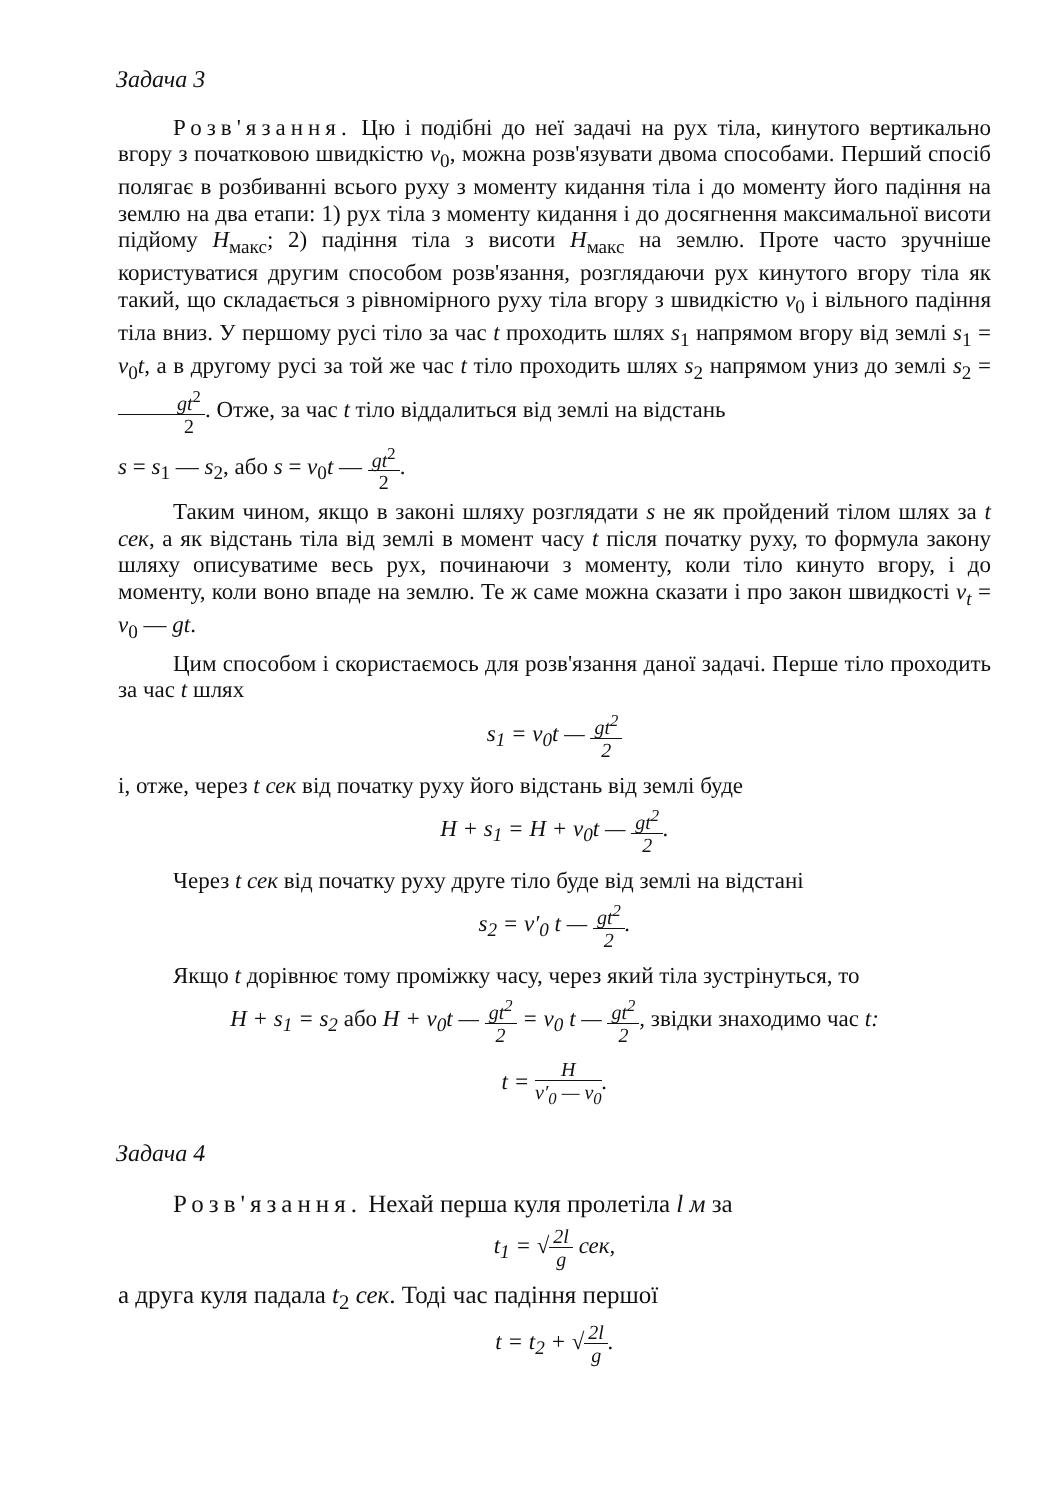Задача 3
Розв'язання. Цю і подібні до неї задачі на рух тіла, кинутого вертикально вгору з початковою швидкістю v<sub>0</sub>, можна розв'язувати двома способами. Перший спосіб полягає в розбиванні всього руху з моменту кидання тіла і до моменту його падіння на землю на два етапи: 1) рух тіла з моменту кидання і до досягнення максимальної висоти підйому H<sub>макс</sub>; 2) падіння тіла з висоти H<sub>макс</sub> на землю. Проте часто зручніше користуватися другим способом розв'язання, розглядаючи рух кинутого вгору тіла як такий, що складається з рівномірного руху тіла вгору з швидкістю v<sub>0</sub> і вільного падіння тіла вниз. У першому русі тіло за час t проходить шлях s<sub>1</sub> напрямом вгору від землі s<sub>1</sub> = v<sub>0</sub>t, а в другому русі за той же час t тіло проходить шлях s<sub>2</sub> напрямом униз до землі s<sub>2</sub> = gt<sup>2</sup> 2. Отже, за час t тіло віддалиться від землі на відстань
s = s<sub>1</sub> — s<sub>2</sub>, або s = v<sub>0</sub>t — gt<sup>2</sup> 2.
Таким чином, якщо в законі шляху розглядати s не як пройдений тілом шлях за t сек, а як відстань тіла від землі в момент часу t після початку руху, то формула закону шляху описуватиме весь рух, починаючи з моменту, коли тіло кинуто вгору, і до моменту, коли воно впаде на землю. Те ж саме можна сказати і про закон швидкості v<sub>t</sub> = v<sub>0</sub> — gt.
Цим способом і скористаємось для розв'язання даної задачі. Перше тіло проходить за час t шлях
s<sub>1</sub> = v<sub>0</sub>t — gt<sup>2</sup> 2
і, отже, через t сек від початку руху його відстань від землі буде
H + s<sub>1</sub> = H + v<sub>0</sub>t — gt<sup>2</sup> 2.
Через t сек від початку руху друге тіло буде від землі на відстані
s<sub>2</sub> = v′<sub>0</sub> t — gt<sup>2</sup> 2.
Якщо t дорівнює тому проміжку часу, через який тіла зустрінуться, то
H + s<sub>1</sub> = s<sub>2</sub> або H + v<sub>0</sub>t — gt<sup>2</sup> 2 = v<sub>0</sub> t — gt<sup>2</sup> 2, звідки знаходимо час t:
t = H v′<sub>0</sub> — v<sub>0</sub>.
Задача 4
Розв'язання. Нехай перша куля пролетіла l м за
t<sub>1</sub> = √2l g сек,
а друга куля падала t<sub>2</sub> сек. Тоді час падіння першої
t = t<sub>2</sub> + √2l g.